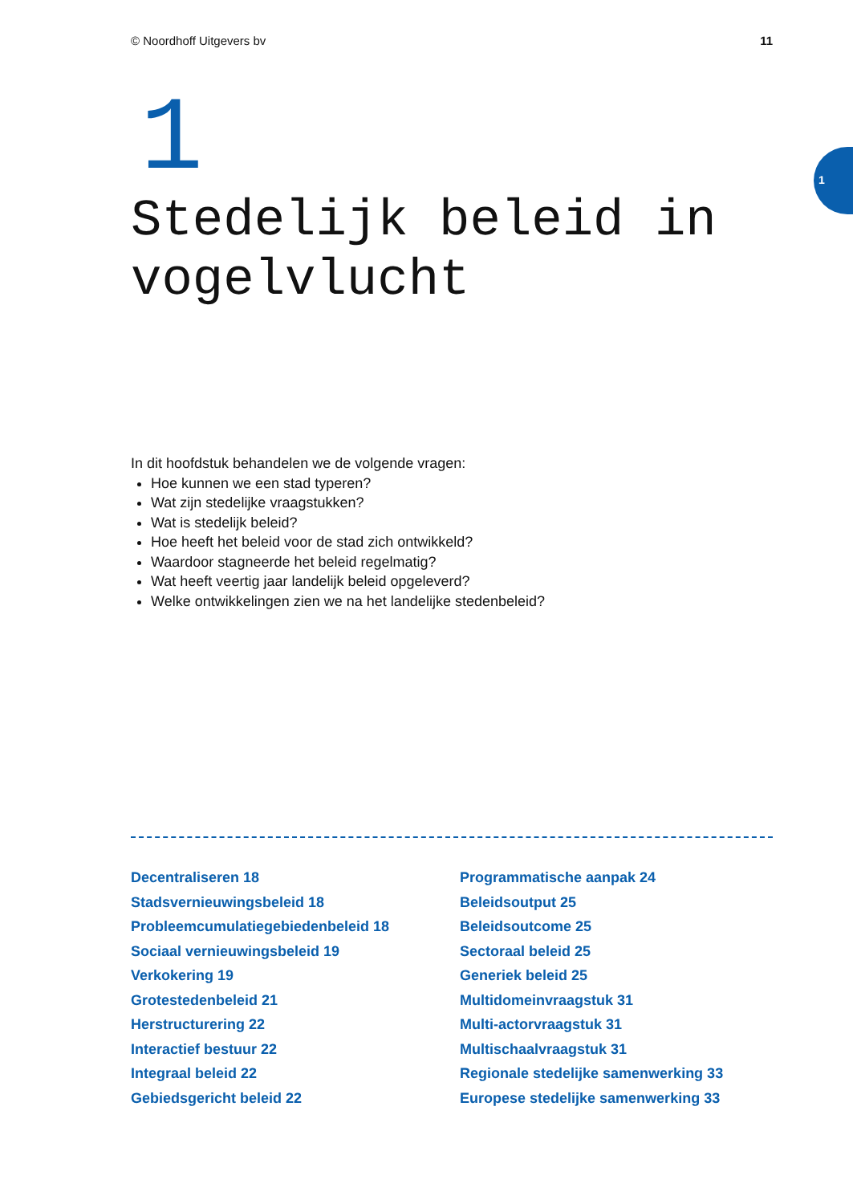© Noordhoff Uitgevers bv 11
1
1
Stedelijk beleid in
vogelvlucht
In dit hoofdstuk behandelen we de volgende vragen:
Hoe kunnen we een stad typeren?
Wat zijn stedelijke vraagstukken?
Wat is stedelijk beleid?
Hoe heeft het beleid voor de stad zich ontwikkeld?
Waardoor stagneerde het beleid regelmatig?
Wat heeft veertig jaar landelijk beleid opgeleverd?
Welke ontwikkelingen zien we na het landelijke stedenbeleid?
Decentraliseren 18
Stadsvernieuwingsbeleid 18
Probleemcumulatiegebiedenbeleid 18
Sociaal vernieuwingsbeleid 19
Verkokering 19
Grotestedenbeleid 21
Herstructurering 22
Interactief bestuur 22
Integraal beleid 22
Gebiedsgericht beleid 22
Programmatische aanpak 24
Beleidsoutput 25
Beleidsoutcome 25
Sectoraal beleid 25
Generiek beleid 25
Multidomeinvraagstuk 31
Multi-actorvraagstuk 31
Multischaalvraagstuk 31
Regionale stedelijke samenwerking 33
Europese stedelijke samenwerking 33